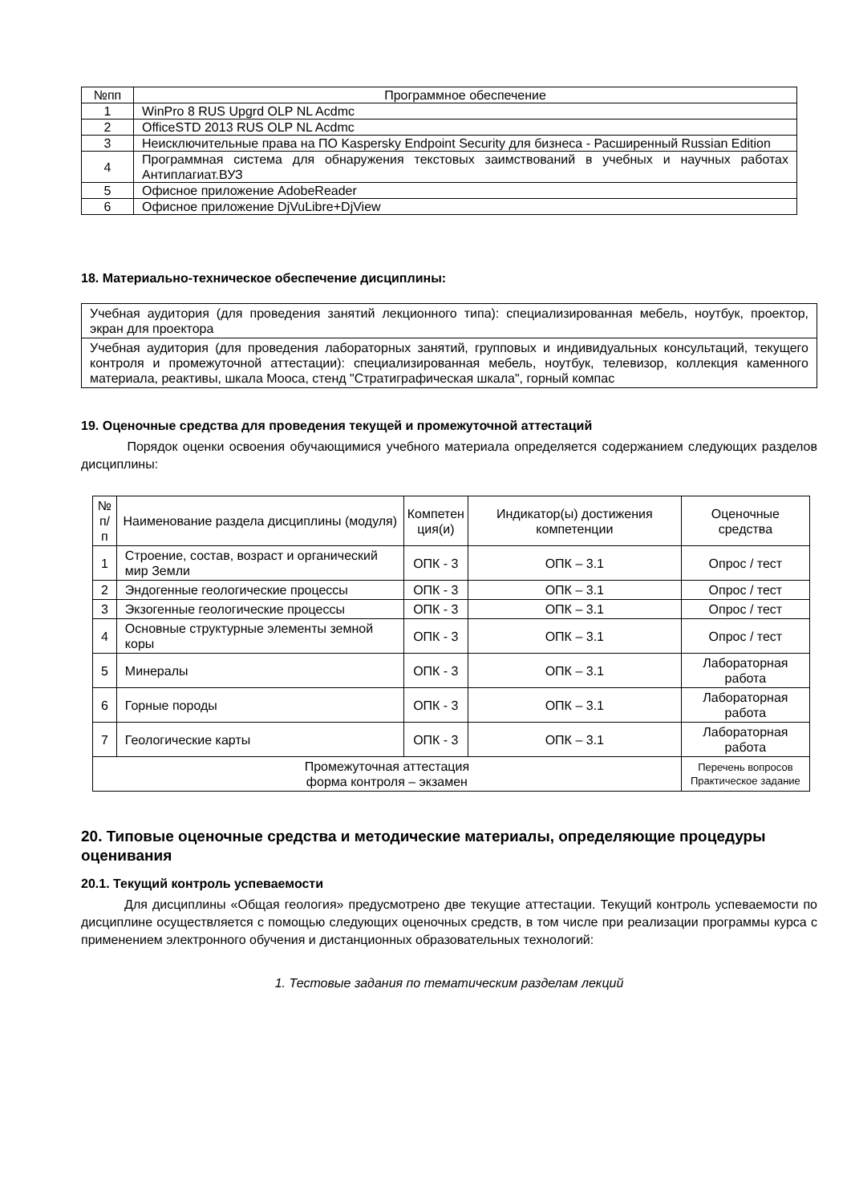| №пп | Программное обеспечение |
| 1 | WinPro 8 RUS Upgrd OLP NL Acdmc |
| 2 | OfficeSTD 2013 RUS OLP NL Acdmc |
| 3 | Неисключительные права на ПО Kaspersky Endpoint Security для бизнеса - Расширенный Russian Edition |
| 4 | Программная система для обнаружения текстовых заимствований в учебных и научных работах Антиплагиат.ВУЗ |
| 5 | Офисное приложение AdobeReader |
| 6 | Офисное приложение DjVuLibre+DjView |
18. Материально-техническое обеспечение дисциплины:
| Учебная аудитория (для проведения занятий лекционного типа): специализированная мебель, ноутбук, проектор, экран для проектора |
| Учебная аудитория (для проведения лабораторных занятий, групповых и индивидуальных консультаций, текущего контроля и промежуточной аттестации): специализированная мебель, ноутбук, телевизор, коллекция каменного материала, реактивы, шкала Мооса, стенд "Стратиграфическая шкала", горный компас |
19. Оценочные средства для проведения текущей и промежуточной аттестаций
Порядок оценки освоения обучающимися учебного материала определяется содержанием следующих разделов дисциплины:
| № п/п | Наименование раздела дисциплины (модуля) | Компетен ция(и) | Индикатор(ы) достижения компетенции | Оценочные средства |
| --- | --- | --- | --- | --- |
| 1 | Строение, состав, возраст и органический мир Земли | ОПК - 3 | ОПК – 3.1 | Опрос / тест |
| 2 | Эндогенные геологические процессы | ОПК - 3 | ОПК – 3.1 | Опрос / тест |
| 3 | Экзогенные геологические процессы | ОПК - 3 | ОПК – 3.1 | Опрос / тест |
| 4 | Основные структурные элементы земной коры | ОПК - 3 | ОПК – 3.1 | Опрос / тест |
| 5 | Минералы | ОПК - 3 | ОПК – 3.1 | Лабораторная работа |
| 6 | Горные породы | ОПК - 3 | ОПК – 3.1 | Лабораторная работа |
| 7 | Геологические карты | ОПК - 3 | ОПК – 3.1 | Лабораторная работа |
| Промежуточная аттестация форма контроля – экзамен | | | | Перечень вопросов Практическое задание |
20. Типовые оценочные средства и методические материалы, определяющие процедуры оценивания
20.1. Текущий контроль успеваемости
Для дисциплины «Общая геология» предусмотрено две текущие аттестации. Текущий контроль успеваемости по дисциплине осуществляется с помощью следующих оценочных средств, в том числе при реализации программы курса с применением электронного обучения и дистанционных образовательных технологий:
1. Тестовые задания по тематическим разделам лекций